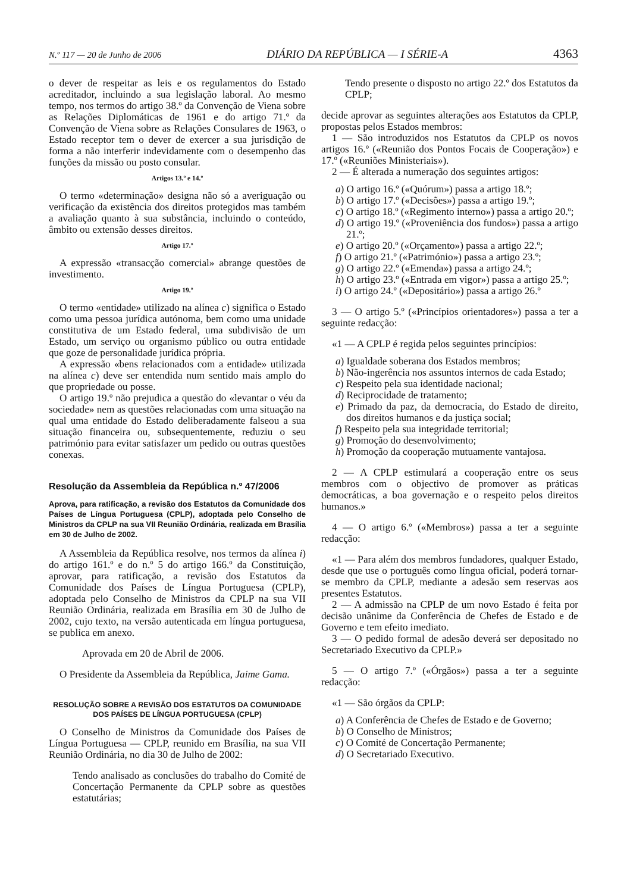N.º 117 — 20 de Junho de 2006 DIÁRIO DA REPÚBLICA — I SÉRIE-A 4363
o dever de respeitar as leis e os regulamentos do Estado acreditador, incluindo a sua legislação laboral. Ao mesmo tempo, nos termos do artigo 38.º da Convenção de Viena sobre as Relações Diplomáticas de 1961 e do artigo 71.º da Convenção de Viena sobre as Relações Consulares de 1963, o Estado receptor tem o dever de exercer a sua jurisdição de forma a não interferir indevidamente com o desempenho das funções da missão ou posto consular.
Artigos 13.º e 14.º
O termo «determinação» designa não só a averiguação ou verificação da existência dos direitos protegidos mas também a avaliação quanto à sua substância, incluindo o conteúdo, âmbito ou extensão desses direitos.
Artigo 17.º
A expressão «transacção comercial» abrange questões de investimento.
Artigo 19.º
O termo «entidade» utilizado na alínea c) significa o Estado como uma pessoa jurídica autónoma, bem como uma unidade constitutiva de um Estado federal, uma subdivisão de um Estado, um serviço ou organismo público ou outra entidade que goze de personalidade jurídica própria.
A expressão «bens relacionados com a entidade» utilizada na alínea c) deve ser entendida num sentido mais amplo do que propriedade ou posse.
O artigo 19.º não prejudica a questão do «levantar o véu da sociedade» nem as questões relacionadas com uma situação na qual uma entidade do Estado deliberadamente falseou a sua situação financeira ou, subsequentemente, reduziu o seu património para evitar satisfazer um pedido ou outras questões conexas.
Resolução da Assembleia da República n.º 47/2006
Aprova, para ratificação, a revisão dos Estatutos da Comunidade dos Países de Língua Portuguesa (CPLP), adoptada pelo Conselho de Ministros da CPLP na sua VII Reunião Ordinária, realizada em Brasília em 30 de Julho de 2002.
A Assembleia da República resolve, nos termos da alínea i) do artigo 161.º e do n.º 5 do artigo 166.º da Constituição, aprovar, para ratificação, a revisão dos Estatutos da Comunidade dos Países de Língua Portuguesa (CPLP), adoptada pelo Conselho de Ministros da CPLP na sua VII Reunião Ordinária, realizada em Brasília em 30 de Julho de 2002, cujo texto, na versão autenticada em língua portuguesa, se publica em anexo.
Aprovada em 20 de Abril de 2006.
O Presidente da Assembleia da República, Jaime Gama.
RESOLUÇÃO SOBRE A REVISÃO DOS ESTATUTOS DA COMUNIDADE
DOS PAÍSES DE LÍNGUA PORTUGUESA (CPLP)
O Conselho de Ministros da Comunidade dos Países de Língua Portuguesa — CPLP, reunido em Brasília, na sua VII Reunião Ordinária, no dia 30 de Julho de 2002:
Tendo analisado as conclusões do trabalho do Comité de Concertação Permanente da CPLP sobre as questões estatutárias;
Tendo presente o disposto no artigo 22.º dos Estatutos da CPLP;
decide aprovar as seguintes alterações aos Estatutos da CPLP, propostas pelos Estados membros:
1 — São introduzidos nos Estatutos da CPLP os novos artigos 16.º («Reunião dos Pontos Focais de Cooperação») e 17.º («Reuniões Ministeriais»).
2 — É alterada a numeração dos seguintes artigos:
a) O artigo 16.º («Quórum») passa a artigo 18.º;
b) O artigo 17.º («Decisões») passa a artigo 19.º;
c) O artigo 18.º («Regimento interno») passa a artigo 20.º;
d) O artigo 19.º («Proveniência dos fundos») passa a artigo 21.º;
e) O artigo 20.º («Orçamento») passa a artigo 22.º;
f) O artigo 21.º («Património») passa a artigo 23.º;
g) O artigo 22.º («Emenda») passa a artigo 24.º;
h) O artigo 23.º («Entrada em vigor») passa a artigo 25.º;
i) O artigo 24.º («Depositário») passa a artigo 26.º
3 — O artigo 5.º («Princípios orientadores») passa a ter a seguinte redacção:
«1 — A CPLP é regida pelos seguintes princípios:
a) Igualdade soberana dos Estados membros;
b) Não-ingerência nos assuntos internos de cada Estado;
c) Respeito pela sua identidade nacional;
d) Reciprocidade de tratamento;
e) Primado da paz, da democracia, do Estado de direito, dos direitos humanos e da justiça social;
f) Respeito pela sua integridade territorial;
g) Promoção do desenvolvimento;
h) Promoção da cooperação mutuamente vantajosa.
2 — A CPLP estimulará a cooperação entre os seus membros com o objectivo de promover as práticas democráticas, a boa governação e o respeito pelos direitos humanos.»
4 — O artigo 6.º («Membros») passa a ter a seguinte redacção:
«1 — Para além dos membros fundadores, qualquer Estado, desde que use o português como língua oficial, poderá tornar-se membro da CPLP, mediante a adesão sem reservas aos presentes Estatutos.
2 — A admissão na CPLP de um novo Estado é feita por decisão unânime da Conferência de Chefes de Estado e de Governo e tem efeito imediato.
3 — O pedido formal de adesão deverá ser depositado no Secretariado Executivo da CPLP.»
5 — O artigo 7.º («Órgãos») passa a ter a seguinte redacção:
«1 — São órgãos da CPLP:
a) A Conferência de Chefes de Estado e de Governo;
b) O Conselho de Ministros;
c) O Comité de Concertação Permanente;
d) O Secretariado Executivo.